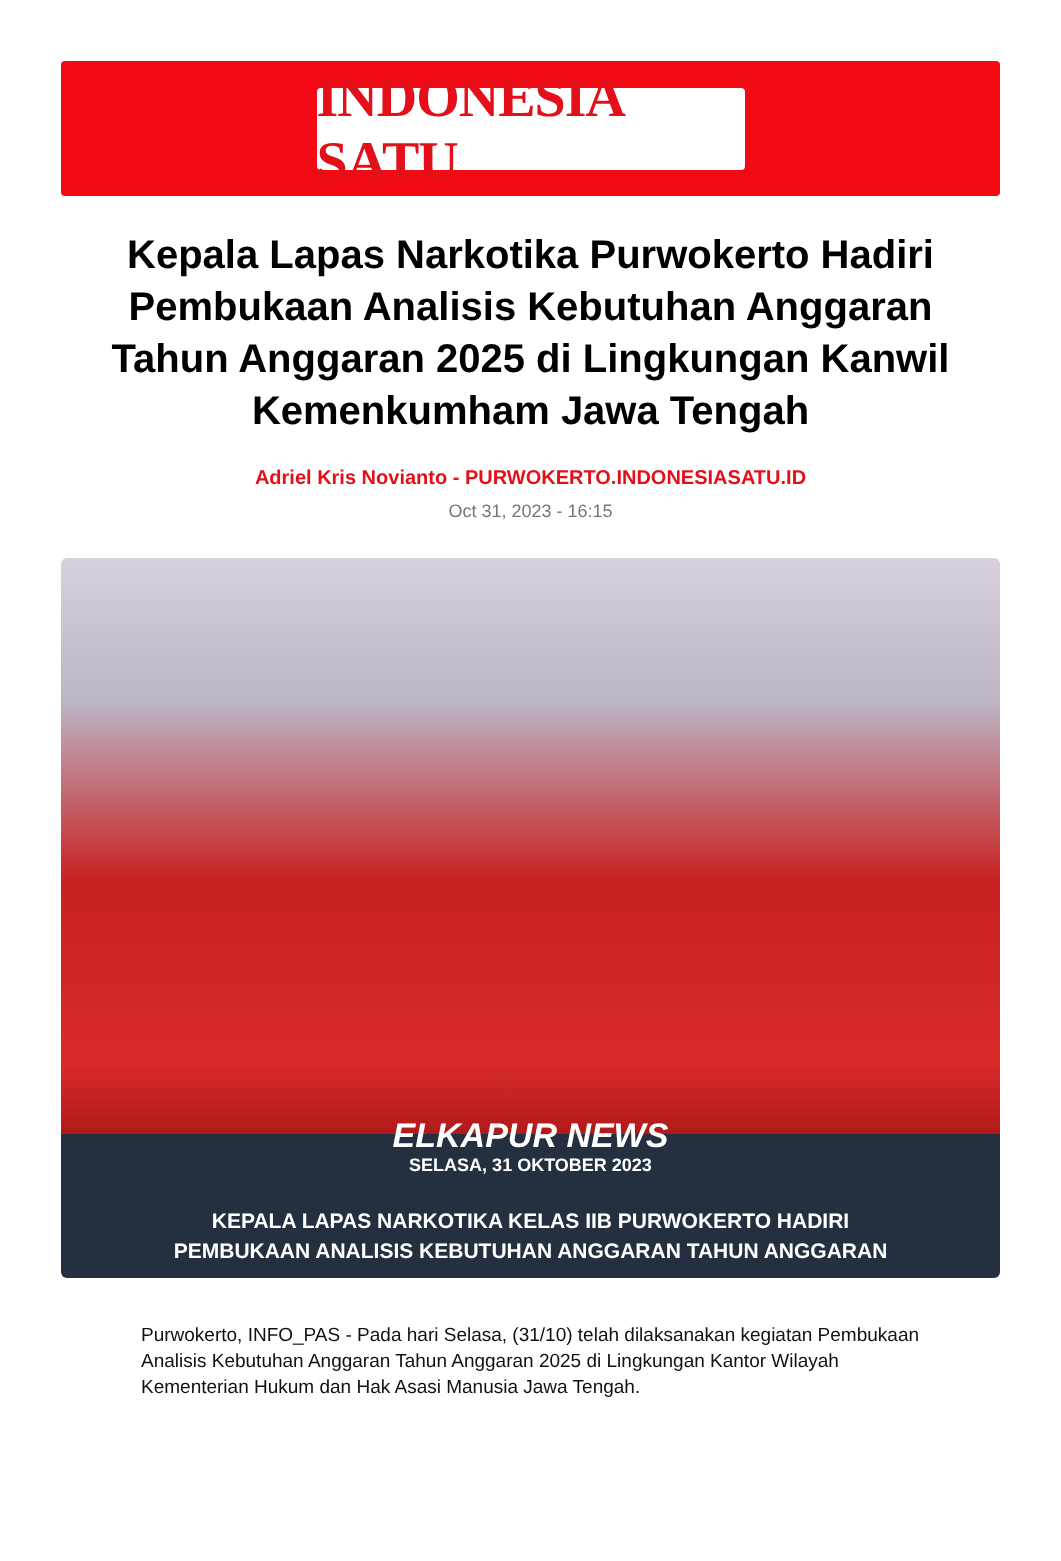INDONESIA SATU
Kepala Lapas Narkotika Purwokerto Hadiri Pembukaan Analisis Kebutuhan Anggaran Tahun Anggaran 2025 di Lingkungan Kanwil Kemenkumham Jawa Tengah
Adriel Kris Novianto - PURWOKERTO.INDONESIASATU.ID
Oct 31, 2023 - 16:15
ELKAPUR NEWS
SELASA, 31 OKTOBER 2023
KEPALA LAPAS NARKOTIKA KELAS IIB PURWOKERTO HADIRI
PEMBUKAAN ANALISIS KEBUTUHAN ANGGARAN TAHUN ANGGARAN
Purwokerto, INFO_PAS - Pada hari Selasa, (31/10) telah dilaksanakan kegiatan Pembukaan Analisis Kebutuhan Anggaran Tahun Anggaran 2025 di Lingkungan Kantor Wilayah Kementerian Hukum dan Hak Asasi Manusia Jawa Tengah.